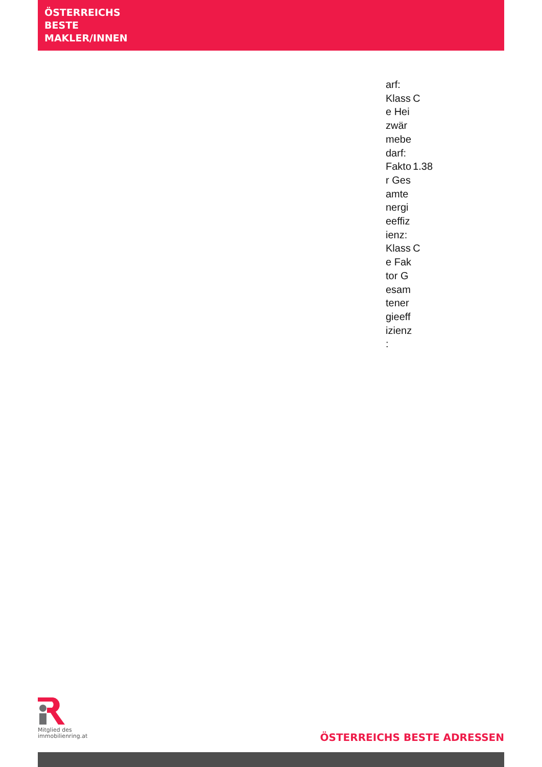ÖSTERREICHS
BESTE
MAKLER/INNEN
| arf: | |
| Klass e Hei zwär mebe darf: | C |
| Fakto r Ges amte nergi eeffiz ienz: | 1.38 |
| Klass e Fak tor G esam tener gieeff izienz : | C |
Mitglied des
immobilienring.at
ÖSTERREICHS BESTE ADRESSEN